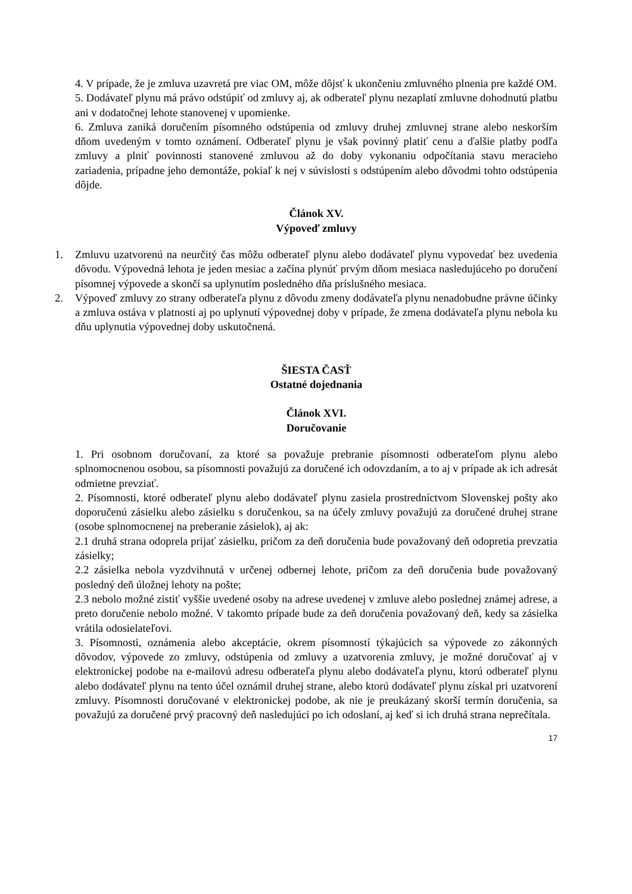4. V prípade, že je zmluva uzavretá pre viac OM, môže dôjsť k ukončeniu zmluvného plnenia pre každé OM.
5. Dodávateľ plynu má právo odstúpiť od zmluvy aj, ak odberateľ plynu nezaplatí zmluvne dohodnutú platbu ani v dodatočnej lehote stanovenej v upomienke.
6. Zmluva zaniká doručením písomného odstúpenia od zmluvy druhej zmluvnej strane alebo neskorším dňom uvedeným v tomto oznámení. Odberateľ plynu je však povinný platiť cenu a ďalšie platby podľa zmluvy a plniť povinnosti stanovené zmluvou až do doby vykonaniu odpočítania stavu meracieho zariadenia, prípadne jeho demontáže, pokiaľ k nej v súvislosti s odstúpením alebo dôvodmi tohto odstúpenia dôjde.
Článok XV.
Výpoveď zmluvy
1. Zmluvu uzatvorenú na neurčitý čas môžu odberateľ plynu alebo dodávateľ plynu vypovedať bez uvedenia dôvodu. Výpovedná lehota je jeden mesiac a začína plynúť prvým dňom mesiaca nasledujúceho po doručení písomnej výpovede a skončí sa uplynutím posledného dňa príslušného mesiaca.
2. Výpoveď zmluvy zo strany odberateľa plynu z dôvodu zmeny dodávateľa plynu nenadobudne právne účinky a zmluva ostáva v platnosti aj po uplynutí výpovednej doby v prípade, že zmena dodávateľa plynu nebola ku dňu uplynutia výpovednej doby uskutočnená.
ŠIESTA ČASŤ
Ostatné dojednania
Článok XVI.
Doručovanie
1. Pri osobnom doručovaní, za ktoré sa považuje prebranie písomnosti odberateľom plynu alebo splnomocnenou osobou, sa písomnosti považujú za doručené ich odovzdaním, a to aj v prípade ak ich adresát odmietne prevziať.
2. Písomnosti, ktoré odberateľ plynu alebo dodávateľ plynu zasiela prostredníctvom Slovenskej pošty ako doporučenú zásielku alebo zásielku s doručenkou, sa na účely zmluvy považujú za doručené druhej strane (osobe splnomocnenej na preberanie zásielok), aj ak:
2.1 druhá strana odoprela prijať zásielku, pričom za deň doručenia bude považovaný deň odopretia prevzatia zásielky;
2.2 zásielka nebola vyzdvihnutá v určenej odbernej lehote, pričom za deň doručenia bude považovaný posledný deň úložnej lehoty na pošte;
2.3 nebolo možné zistiť vyššie uvedené osoby na adrese uvedenej v zmluve alebo poslednej známej adrese, a preto doručenie nebolo možné. V takomto prípade bude za deň doručenia považovaný deň, kedy sa zásielka vrátila odosielateľovi.
3. Písomnosti, oznámenia alebo akceptácie, okrem písomností týkajúcich sa výpovede zo zákonných dôvodov, výpovede zo zmluvy, odstúpenia od zmluvy a uzatvorenia zmluvy, je možné doručovať aj v elektronickej podobe na e-mailovú adresu odberateľa plynu alebo dodávateľa plynu, ktorú odberateľ plynu alebo dodávateľ plynu na tento účel oznámil druhej strane, alebo ktorú dodávateľ plynu získal pri uzatvorení zmluvy. Písomnosti doručované v elektronickej podobe, ak nie je preukázaný skorší termín doručenia, sa považujú za doručené prvý pracovný deň nasledujúci po ich odoslaní, aj keď si ich druhá strana neprečítala.
17